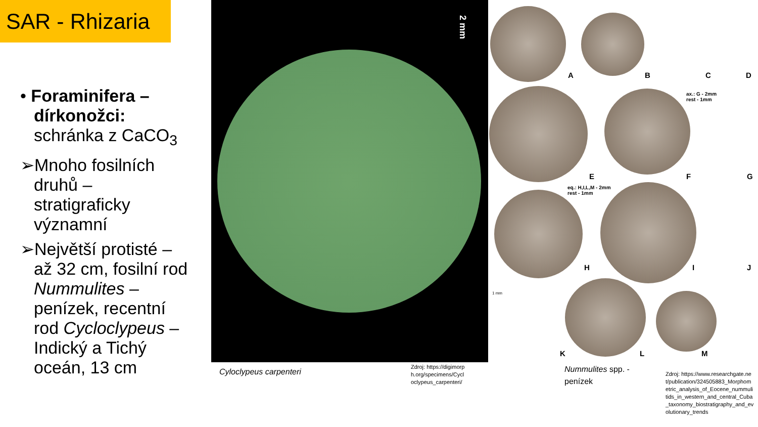SAR - Rhizaria
• Foraminifera – dírkonožci: schránka z CaCO<sub>3</sub>
➢Mnoho fosilních druhů – stratigraficky významní
➢Největší protisté – až 32 cm, fosilní rod Nummulites – penízek, recentní rod Cycloclypeus – Indický a Tichý oceán, 13 cm
2 mm
Cyloclypeus carpenteri
Zdroj: https://digimorph.org/specimens/Cycloclypeus_carpenteri/
A B C D
ax.: G - 2mm
rest - 1mm
E F G
eq.: H,I,L,M - 2mm
rest - 1mm
H I J
1 mm
K L M
Nummulites spp. -
penízek
Zdroj: https://www.researchgate.net/publication/324505883_Morphometric_analysis_of_Eocene_nummulitids_in_western_and_central_Cuba_taxonomy_biostratigraphy_and_evolutionary_trends